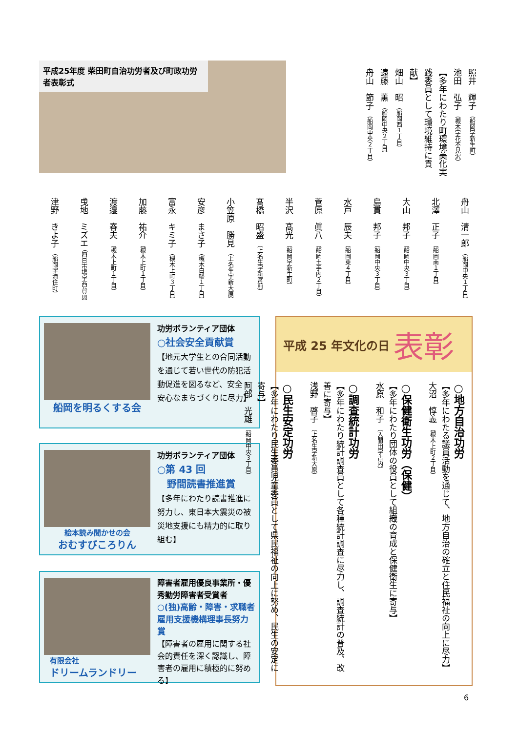平成25年度 柴田町自治功労者及び町政功労者表彰式
照井　輝子 （船岡字新生町）
池田　弘子 （槻木字花不見沢）
【多年にわたり町環境美化実践委員として環境維持に貢献】
畑山　昭 （船岡西１丁目）
遠藤　薫 （船岡中央２丁目）
舟山　節子 （船岡中央２丁目）
舟山　清一郎 （船岡中央１丁目）
北澤　正子 （船岡南１丁目）
大山　邦子 （船岡中央３丁目）
島貫　邦子 （船岡中央３丁目）
水戸　辰夫 （船岡東４丁目）
菅原　眞八 （船岡土手内２丁目）
半沢　髙光 （船岡字新生町）
髙橋　昭盛 （上名生字新宮前）
小笠原　勝見 （上名生字新大原）
安彦　まさ子 （槻木白幡１丁目）
富永　キミ子 （槻木上町３丁目）
加藤　祐介 （槻木上町１丁目）
渡邉　春夫 （槻木上町１丁目）
曵地　ミズエ （四日市場字西台前）
津野　きよ子 （船岡字清住町）
船岡を明るくする会
功労ボランティア団体
○社会安全貢献賞
【地元大学生との合同活動を通じて若い世代の防犯活動促進を図るなど、安全・安心なまちづくりに尽力】
絵本読み聞かせの会
おむすびころりん
功労ボランティア団体
○第 43 回
　野間読書推進賞
【多年にわたり読書推進に努力し、東日本大震災の被災地支援にも精力的に取り組む】
有限会社
ドリームランドリー
障害者雇用優良事業所・優秀勤労障害者受賞者
○(独)高齢・障害・求職者雇用支援機構理事長努力賞
【障害者の雇用に関する社会的責任を深く認識し、障害者の雇用に積極的に努める】
平成 25 年文化の日 表彰
○地方自治功労
【多年にわたる議員活動を通じて、地方自治の確立と住民福祉の向上に尽力】
大沼　惇義 （槻木上町２丁目）
○保健衛生功労（保健）
【多年にわたり団体の役員として組織の育成と保健衛生に寄与】
水原　和子 （入間田字古内）
○調査統計功労
【多年にわたり統計調査員として各種統計調査に尽力し、調査統計の普及、改善に寄与】
浅野　啓子 （上名生字新大原）
○民生安定功労
【多年にわたり民生委員児童委員として県民福祉の向上に努め、民生の安定に寄与】
阿部　光雄 （船岡中央３丁目）
6